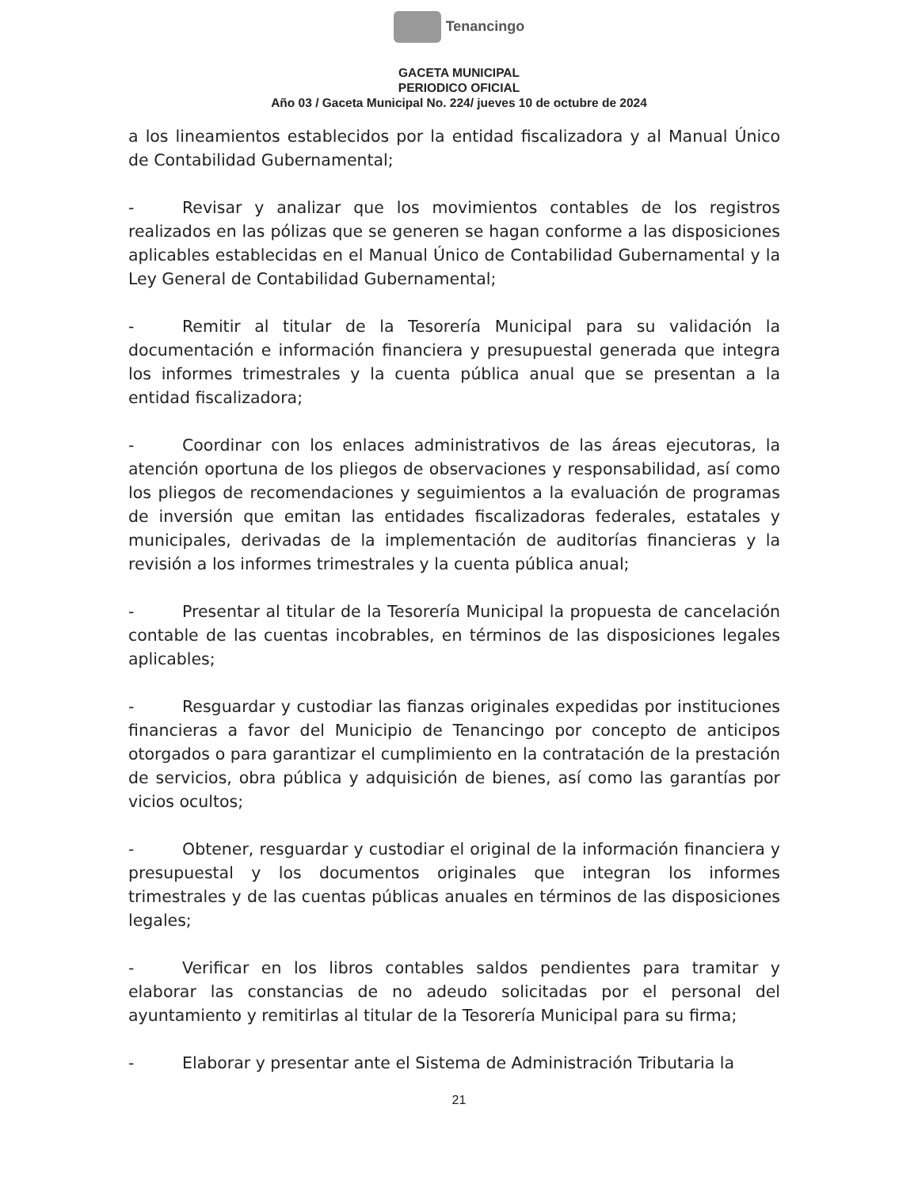Tenancingo
GACETA MUNICIPAL
PERIODICO OFICIAL
Año 03 / Gaceta Municipal No. 224/ jueves 10 de octubre de 2024
a los lineamientos establecidos por la entidad fiscalizadora y al Manual Único de Contabilidad Gubernamental;
- Revisar y analizar que los movimientos contables de los registros realizados en las pólizas que se generen se hagan conforme a las disposiciones aplicables establecidas en el Manual Único de Contabilidad Gubernamental y la Ley General de Contabilidad Gubernamental;
- Remitir al titular de la Tesorería Municipal para su validación la documentación e información financiera y presupuestal generada que integra los informes trimestrales y la cuenta pública anual que se presentan a la entidad fiscalizadora;
- Coordinar con los enlaces administrativos de las áreas ejecutoras, la atención oportuna de los pliegos de observaciones y responsabilidad, así como los pliegos de recomendaciones y seguimientos a la evaluación de programas de inversión que emitan las entidades fiscalizadoras federales, estatales y municipales, derivadas de la implementación de auditorías financieras y la revisión a los informes trimestrales y la cuenta pública anual;
- Presentar al titular de la Tesorería Municipal la propuesta de cancelación contable de las cuentas incobrables, en términos de las disposiciones legales aplicables;
- Resguardar y custodiar las fianzas originales expedidas por instituciones financieras a favor del Municipio de Tenancingo por concepto de anticipos otorgados o para garantizar el cumplimiento en la contratación de la prestación de servicios, obra pública y adquisición de bienes, así como las garantías por vicios ocultos;
- Obtener, resguardar y custodiar el original de la información financiera y presupuestal y los documentos originales que integran los informes trimestrales y de las cuentas públicas anuales en términos de las disposiciones legales;
- Verificar en los libros contables saldos pendientes para tramitar y elaborar las constancias de no adeudo solicitadas por el personal del ayuntamiento y remitirlas al titular de la Tesorería Municipal para su firma;
- Elaborar y presentar ante el Sistema de Administración Tributaria la
21